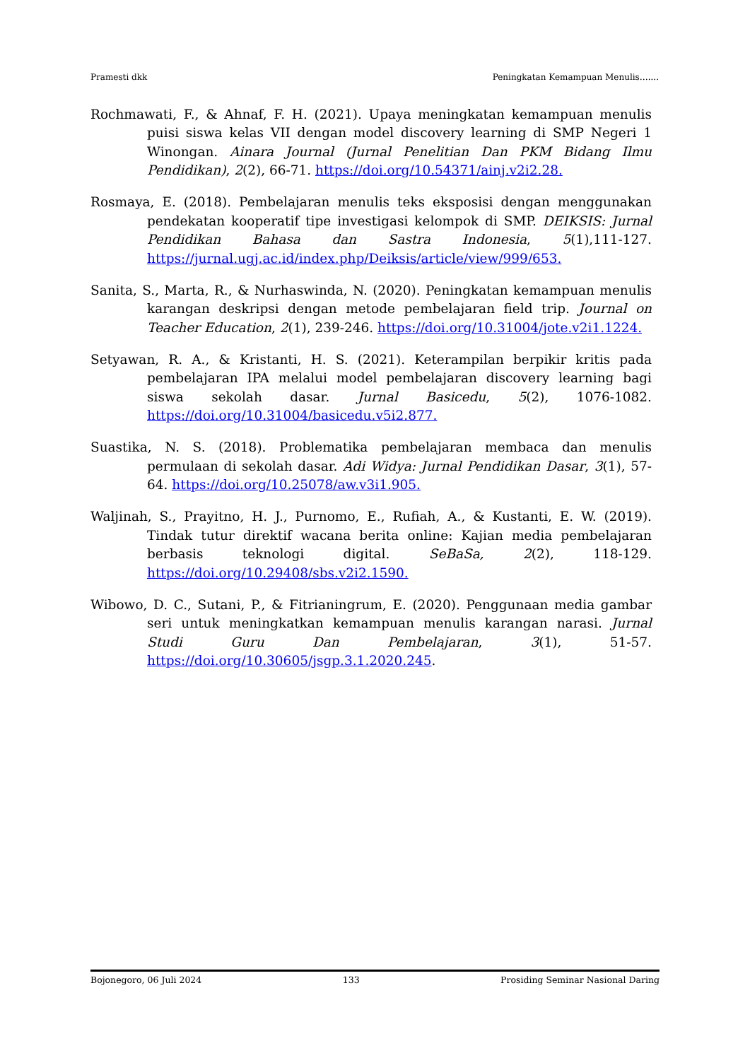Pramesti dkk Peningkatan Kemampuan Menulis…....
Rochmawati, F., & Ahnaf, F. H. (2021). Upaya meningkatan kemampuan menulis puisi siswa kelas VII dengan model discovery learning di SMP Negeri 1 Winongan. Ainara Journal (Jurnal Penelitian Dan PKM Bidang Ilmu Pendidikan), 2(2), 66-71. https://doi.org/10.54371/ainj.v2i2.28.
Rosmaya, E. (2018). Pembelajaran menulis teks eksposisi dengan menggunakan pendekatan kooperatif tipe investigasi kelompok di SMP. DEIKSIS: Jurnal Pendidikan Bahasa dan Sastra Indonesia, 5(1),111-127. https://jurnal.ugj.ac.id/index.php/Deiksis/article/view/999/653.
Sanita, S., Marta, R., & Nurhaswinda, N. (2020). Peningkatan kemampuan menulis karangan deskripsi dengan metode pembelajaran field trip. Journal on Teacher Education, 2(1), 239-246. https://doi.org/10.31004/jote.v2i1.1224.
Setyawan, R. A., & Kristanti, H. S. (2021). Keterampilan berpikir kritis pada pembelajaran IPA melalui model pembelajaran discovery learning bagi siswa sekolah dasar. Jurnal Basicedu, 5(2), 1076-1082. https://doi.org/10.31004/basicedu.v5i2.877.
Suastika, N. S. (2018). Problematika pembelajaran membaca dan menulis permulaan di sekolah dasar. Adi Widya: Jurnal Pendidikan Dasar, 3(1), 57-64. https://doi.org/10.25078/aw.v3i1.905.
Waljinah, S., Prayitno, H. J., Purnomo, E., Rufiah, A., & Kustanti, E. W. (2019). Tindak tutur direktif wacana berita online: Kajian media pembelajaran berbasis teknologi digital. SeBaSa, 2(2), 118-129. https://doi.org/10.29408/sbs.v2i2.1590.
Wibowo, D. C., Sutani, P., & Fitrianingrum, E. (2020). Penggunaan media gambar seri untuk meningkatkan kemampuan menulis karangan narasi. Jurnal Studi Guru Dan Pembelajaran, 3(1), 51-57. https://doi.org/10.30605/jsgp.3.1.2020.245.
Bojonegoro, 06 Juli 2024 133 Prosiding Seminar Nasional Daring